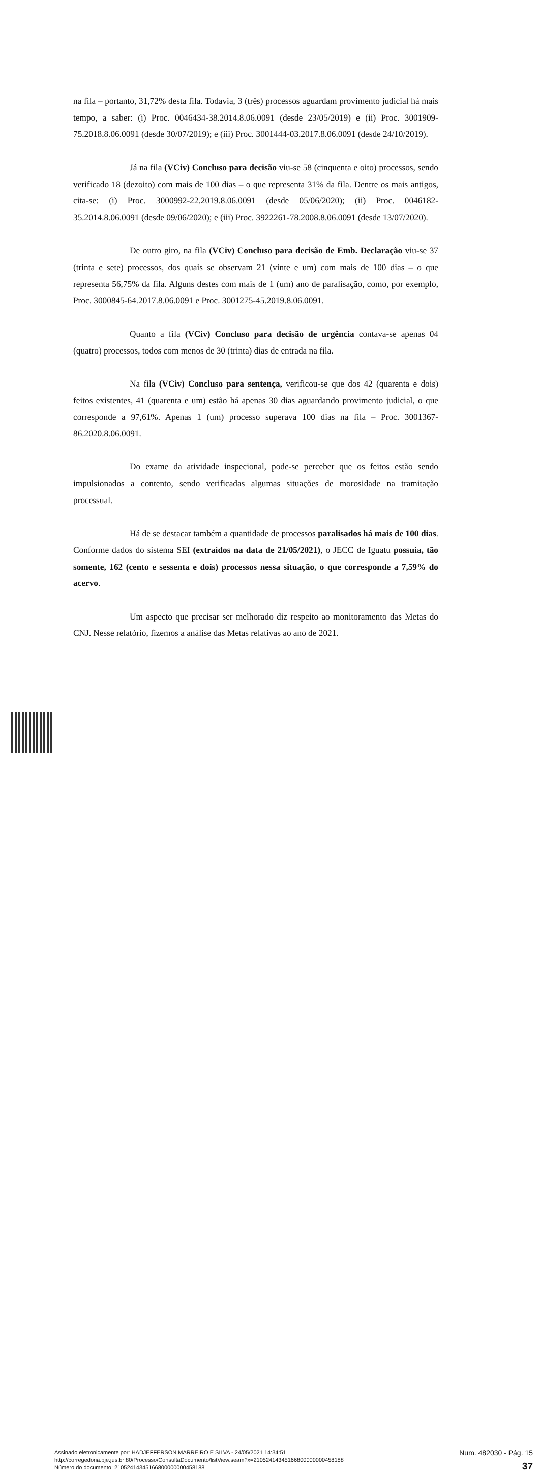na fila – portanto, 31,72% desta fila. Todavia, 3 (três) processos aguardam provimento judicial há mais tempo, a saber: (i) Proc. 0046434-38.2014.8.06.0091 (desde 23/05/2019) e (ii) Proc. 3001909-75.2018.8.06.0091 (desde 30/07/2019); e (iii) Proc. 3001444-03.2017.8.06.0091 (desde 24/10/2019).
Já na fila (VCiv) Concluso para decisão viu-se 58 (cinquenta e oito) processos, sendo verificado 18 (dezoito) com mais de 100 dias – o que representa 31% da fila. Dentre os mais antigos, cita-se: (i) Proc. 3000992-22.2019.8.06.0091 (desde 05/06/2020); (ii) Proc. 0046182-35.2014.8.06.0091 (desde 09/06/2020); e (iii) Proc. 3922261-78.2008.8.06.0091 (desde 13/07/2020).
De outro giro, na fila (VCiv) Concluso para decisão de Emb. Declaração viu-se 37 (trinta e sete) processos, dos quais se observam 21 (vinte e um) com mais de 100 dias – o que representa 56,75% da fila. Alguns destes com mais de 1 (um) ano de paralisação, como, por exemplo, Proc. 3000845-64.2017.8.06.0091 e Proc. 3001275-45.2019.8.06.0091.
Quanto a fila (VCiv) Concluso para decisão de urgência contava-se apenas 04 (quatro) processos, todos com menos de 30 (trinta) dias de entrada na fila.
Na fila (VCiv) Concluso para sentença, verificou-se que dos 42 (quarenta e dois) feitos existentes, 41 (quarenta e um) estão há apenas 30 dias aguardando provimento judicial, o que corresponde a 97,61%. Apenas 1 (um) processo superava 100 dias na fila – Proc. 3001367-86.2020.8.06.0091.
Do exame da atividade inspecional, pode-se perceber que os feitos estão sendo impulsionados a contento, sendo verificadas algumas situações de morosidade na tramitação processual.
Há de se destacar também a quantidade de processos paralisados há mais de 100 dias. Conforme dados do sistema SEI (extraídos na data de 21/05/2021), o JECC de Iguatu possuía, tão somente, 162 (cento e sessenta e dois) processos nessa situação, o que corresponde a 7,59% do acervo.
Um aspecto que precisar ser melhorado diz respeito ao monitoramento das Metas do CNJ. Nesse relatório, fizemos a análise das Metas relativas ao ano de 2021.
Assinado eletronicamente por: HADJEFFERSON MARREIRO E SILVA - 24/05/2021 14:34:51
http://corregedoria.pje.jus.br:80/Processo/ConsultaDocumento/listView.seam?x=21052414345166800000000458188
Número do documento: 21052414345166800000000458188
Num. 482030 - Pág. 15
37